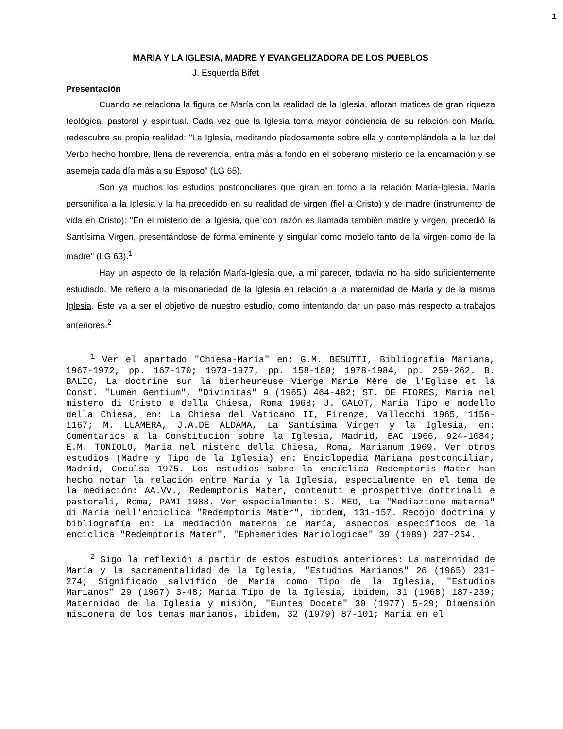1
MARIA Y LA IGLESIA, MADRE Y EVANGELIZADORA DE LOS PUEBLOS
J. Esquerda Bifet
Presentación
Cuando se relaciona la figura de María con la realidad de la Iglesia, afloran matices de gran riqueza teológica, pastoral y espiritual. Cada vez que la Iglesia toma mayor conciencia de su relación con María, redescubre su propia realidad: "La Iglesia, meditando piadosamente sobre ella y contemplándola a la luz del Verbo hecho hombre, llena de reverencia, entra más a fondo en el soberano misterio de la encarnación y se asemeja cada día más a su Esposo" (LG 65).
Son ya muchos los estudios postconciliares que giran en torno a la relación María-Iglesia. María personifica a la Iglesia y la ha precedido en su realidad de virgen (fiel a Cristo) y de madre (instrumento de vida en Cristo): "En el misterio de la Iglesia, que con razón es llamada también madre y virgen, precedió la Santísima Virgen, presentándose de forma eminente y singular como modelo tanto de la virgen como de la madre" (LG 63).<sup>1</sup>
Hay un aspecto de la relación María-Iglesia que, a mi parecer, todavía no ha sido suficientemente estudiado. Me refiero a la misionariedad de la Iglesia en relación a la maternidad de María y de la misma Iglesia. Este va a ser el objetivo de nuestro estudio, como intentando dar un paso más respecto a trabajos anteriores.<sup>2</sup>
<sup>1</sup> Ver el apartado "Chiesa-María" en: G.M. BESUTTI, Bibliografia Mariana, 1967-1972, pp. 167-170; 1973-1977, pp. 158-160; 1978-1984, pp. 259-262. B. BALIC, La doctrine sur la bienheureuse Vierge Marie Mère de l'Eglise et la Const. "Lumen Gentium", "Divinitas" 9 (1965) 464-482; ST. DE FIORES, Maria nel mistero di Cristo e della Chiesa, Roma 1968; J. GALOT, Maria Tipo e modello della Chiesa, en: La Chiesa del Vaticano II, Firenze, Vallecchi 1965, 1156-1167; M. LLAMERA, J.A.DE ALDAMA, La Santísima Virgen y la Iglesia, en: Comentarios a la Constitución sobre la Iglesia, Madrid, BAC 1966, 924-1084; E.M. TONIOLO, Maria nel mistero della Chiesa, Roma, Marianum 1969. Ver otros estudios (Madre y Tipo de la Iglesia) en: Enciclopedia Mariana postconciliar, Madrid, Coculsa 1975. Los estudios sobre la encíclica Redemptoris Mater han hecho notar la relación entre María y la Iglesia, especialmente en el tema de la mediación: AA.VV., Redemptoris Mater, contenuti e prospettive dottrinali e pastorali, Roma, PAMI 1988. Ver especialmente: S. MEO, La "Mediazione materna" di Maria nell'enciclica "Redemptoris Mater", ibidem, 131-157. Recojo doctrina y bibliografía en: La mediación materna de María, aspectos específicos de la encíclica "Redemptoris Mater", "Ephemerides Mariologicae" 39 (1989) 237-254.
<sup>2</sup> Sigo la reflexión a partir de estos estudios anteriores: La maternidad de María y la sacramentalidad de la Iglesia, "Estudios Marianos" 26 (1965) 231-274; Significado salvífico de María como Tipo de la Iglesia, "Estudios Marianos" 29 (1967) 3-48; María Tipo de la Iglesia, ibidem, 31 (1968) 187-239; Maternidad de la Iglesia y misión, "Euntes Docete" 30 (1977) 5-29; Dimensión misionera de los temas marianos, ibidem, 32 (1979) 87-101; María en el